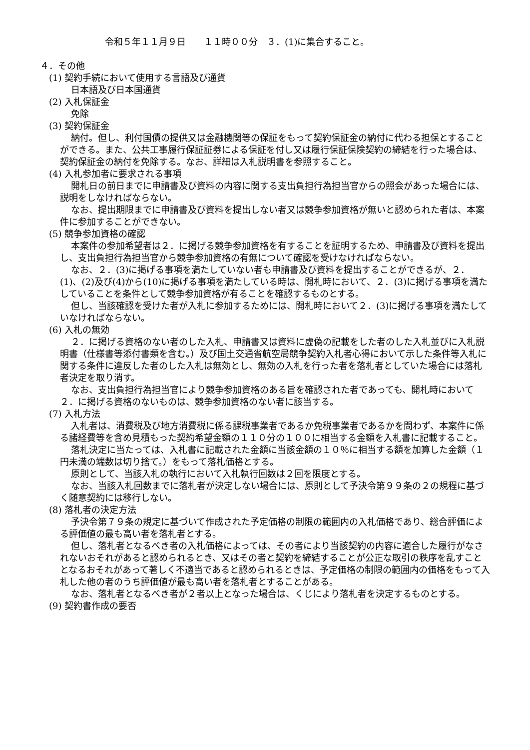令和５年１１月９日　　１１時００分　３．(1)に集合すること。
４．その他
(1) 契約手続において使用する言語及び通貨
日本語及び日本国通貨
(2) 入札保証金
免除
(3) 契約保証金
納付。但し、利付国債の提供又は金融機関等の保証をもって契約保証金の納付に代わる担保とすることができる。また、公共工事履行保証証券による保証を付し又は履行保証保険契約の締結を行った場合は、契約保証金の納付を免除する。なお、詳細は入札説明書を参照すること。
(4) 入札参加者に要求される事項
開札日の前日までに申請書及び資料の内容に関する支出負担行為担当官からの照会があった場合には、説明をしなければならない。
なお、提出期限までに申請書及び資料を提出しない者又は競争参加資格が無いと認められた者は、本案件に参加することができない。
(5) 競争参加資格の確認
本案件の参加希望者は２．に掲げる競争参加資格を有することを証明するため、申請書及び資料を提出し、支出負担行為担当官から競争参加資格の有無について確認を受けなければならない。
なお、２．(3)に掲げる事項を満たしていない者も申請書及び資料を提出することができるが、２．(1)、(2)及び(4)から(10)に掲げる事項を満たしている時は、開札時において、２．(3)に掲げる事項を満たしていることを条件として競争参加資格が有ることを確認するものとする。
但し、当該確認を受けた者が入札に参加するためには、開札時において２．(3)に掲げる事項を満たしていなければならない。
(6) 入札の無効
２．に掲げる資格のない者のした入札、申請書又は資料に虚偽の記載をした者のした入札並びに入札説明書（仕様書等添付書類を含む。）及び国土交通省航空局競争契約入札者心得において示した条件等入札に関する条件に違反した者のした入札は無効とし、無効の入札を行った者を落札者としていた場合には落札者決定を取り消す。
なお、支出負担行為担当官により競争参加資格のある旨を確認された者であっても、開札時において２．に掲げる資格のないものは、競争参加資格のない者に該当する。
(7) 入札方法
入札者は、消費税及び地方消費税に係る課税事業者であるか免税事業者であるかを問わず、本案件に係る諸経費等を含め見積もった契約希望金額の１１０分の１００に相当する金額を入札書に記載すること。
落札決定に当たっては、入札書に記載された金額に当該金額の１０％に相当する額を加算した金額（１円未満の端数は切り捨て。）をもって落札価格とする。
原則として、当該入札の執行において入札執行回数は２回を限度とする。
なお、当該入札回数までに落札者が決定しない場合には、原則として予決令第９９条の２の規程に基づく随意契約には移行しない。
(8) 落札者の決定方法
予決令第７９条の規定に基づいて作成された予定価格の制限の範囲内の入札価格であり、総合評価による評価値の最も高い者を落札者とする。
但し、落札者となるべき者の入札価格によっては、その者により当該契約の内容に適合した履行がなされないおそれがあると認められるとき、又はその者と契約を締結することが公正な取引の秩序を乱すこととなるおそれがあって著しく不適当であると認められるときは、予定価格の制限の範囲内の価格をもって入札した他の者のうち評価値が最も高い者を落札者とすることがある。
なお、落札者となるべき者が２者以上となった場合は、くじにより落札者を決定するものとする。
(9) 契約書作成の要否